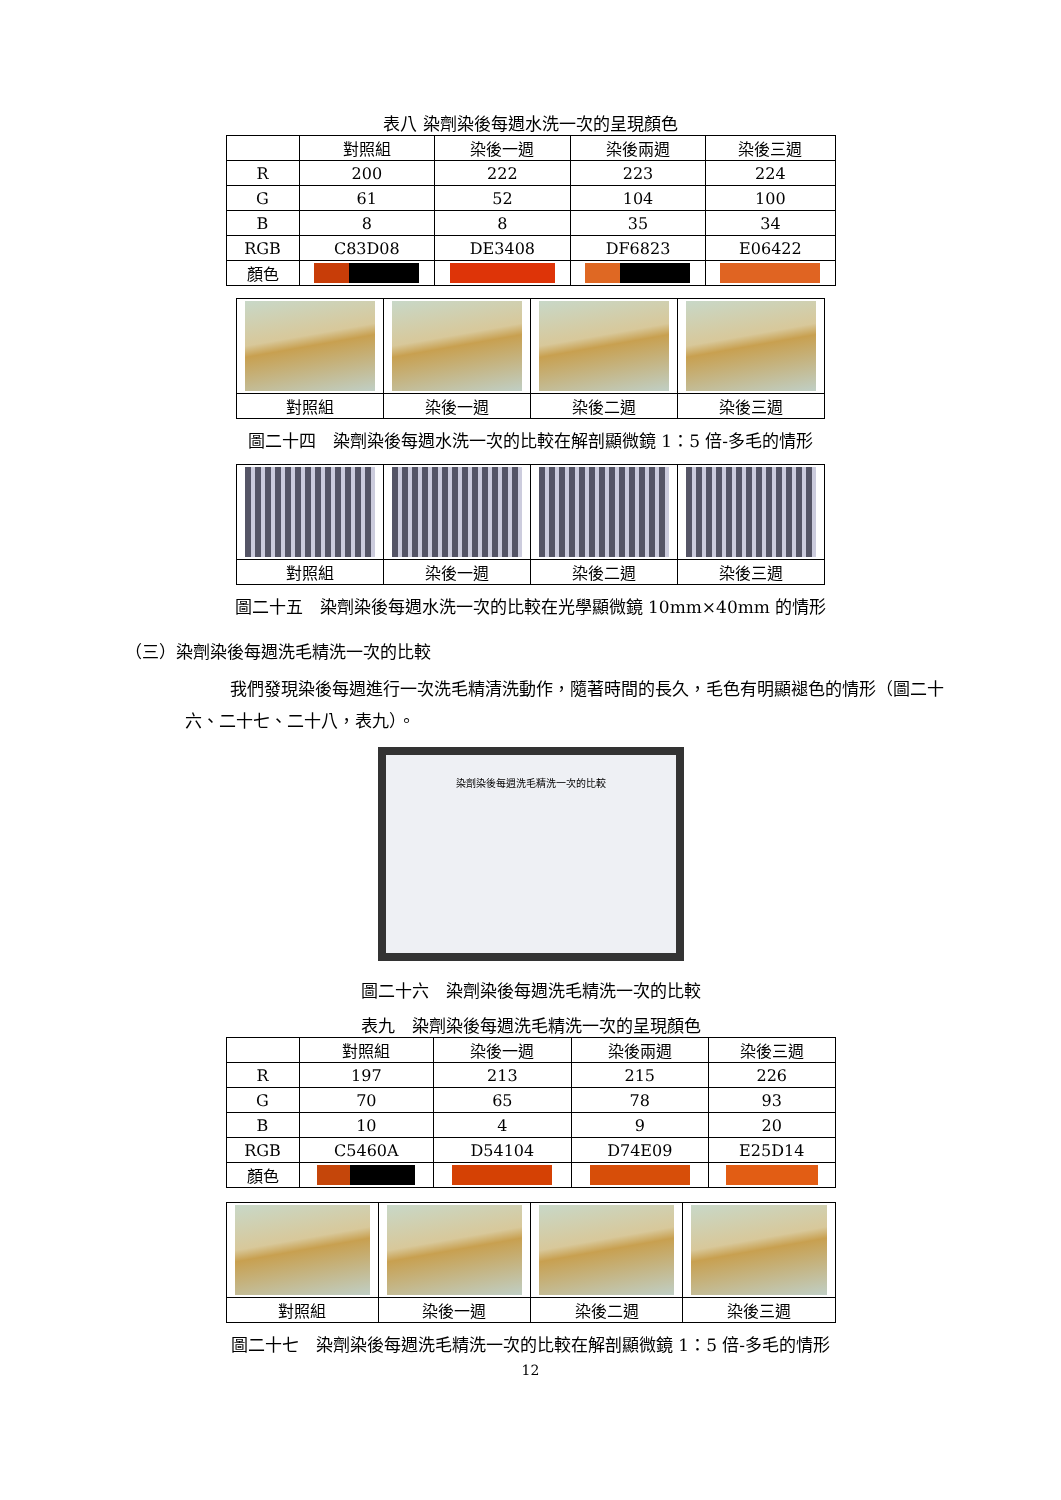表八 染劑染後每週水洗一次的呈現顏色
| | 對照組 | 染後一週 | 染後兩週 | 染後三週 |
| R | 200 | 222 | 223 | 224 |
| G | 61 | 52 | 104 | 100 |
| B | 8 | 8 | 35 | 34 |
| RGB | C83D08 | DE3408 | DF6823 | E06422 |
| 顏色 | | | | |
| 對照組 | 染後一週 | 染後二週 | 染後三週 |
圖二十四　染劑染後每週水洗一次的比較在解剖顯微鏡 1：5 倍-多毛的情形
| 對照組 | 染後一週 | 染後二週 | 染後三週 |
圖二十五　染劑染後每週水洗一次的比較在光學顯微鏡 10mm×40mm 的情形
（三）染劑染後每週洗毛精洗一次的比較
我們發現染後每週進行一次洗毛精清洗動作，隨著時間的長久，毛色有明顯褪色的情形（圖二十六、二十七、二十八，表九）。
染劑染後每週洗毛精洗一次的比較
圖二十六　染劑染後每週洗毛精洗一次的比較
表九　染劑染後每週洗毛精洗一次的呈現顏色
| | 對照組 | 染後一週 | 染後兩週 | 染後三週 |
| R | 197 | 213 | 215 | 226 |
| G | 70 | 65 | 78 | 93 |
| B | 10 | 4 | 9 | 20 |
| RGB | C5460A | D54104 | D74E09 | E25D14 |
| 顏色 | | | | |
| 對照組 | 染後一週 | 染後二週 | 染後三週 |
圖二十七　染劑染後每週洗毛精洗一次的比較在解剖顯微鏡 1：5 倍-多毛的情形
12